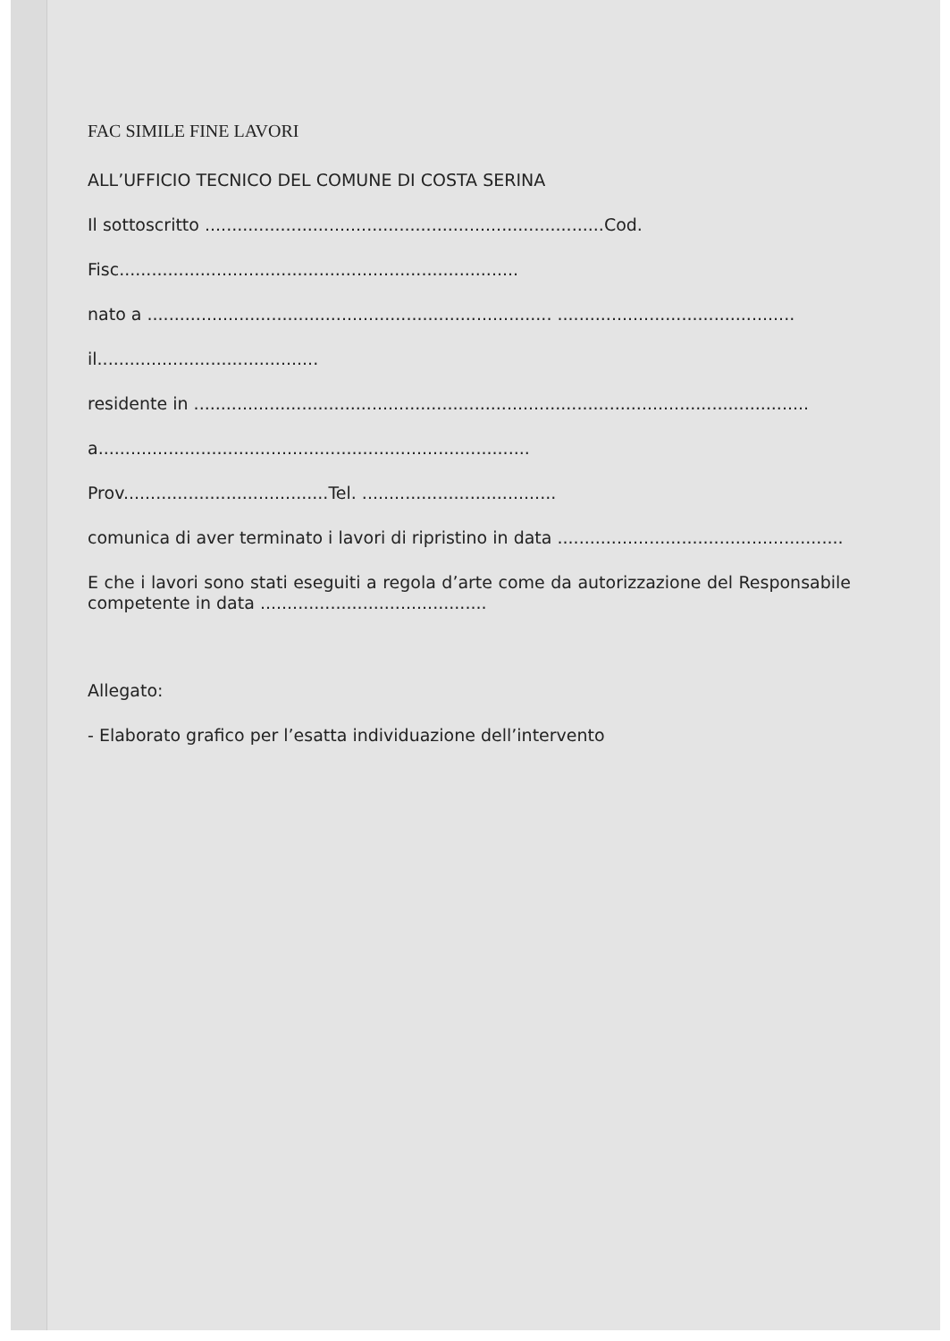FAC SIMILE FINE LAVORI
ALL’UFFICIO TECNICO DEL COMUNE DI COSTA SERINA
Il sottoscritto ..........................................................................Cod.
Fisc..........................................................................
nato a ........................................................................... ............................................
il.........................................
residente in ..................................................................................................................
a................................................................................
Prov......................................Tel. ....................................
comunica di aver terminato i lavori di ripristino in data .....................................................
E che i lavori sono stati eseguiti a regola d’arte come da autorizzazione del Responsabile competente in data ..........................................
Allegato:
- Elaborato grafico per l’esatta individuazione dell’intervento